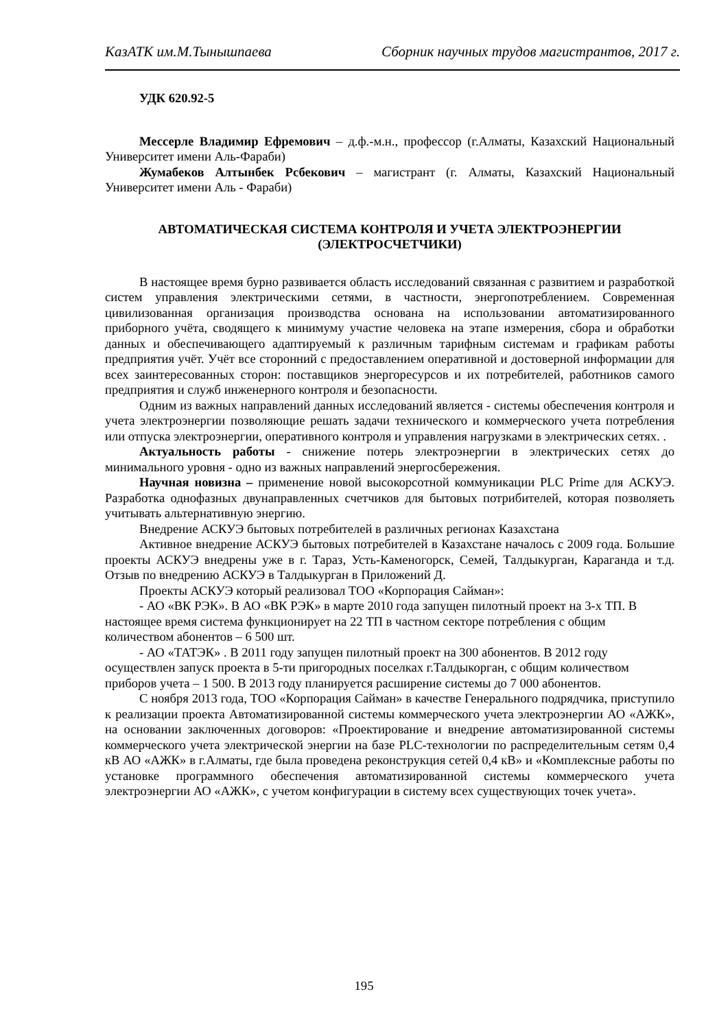КазАТК им.М.Тынышпаева Сборник научных трудов магистрантов, 2017 г.
УДК 620.92-5
Мессерле Владимир Ефремович – д.ф.-м.н., профессор (г.Алматы, Казахский Национальный Университет имени Аль-Фараби)
Жумабеков Алтынбек Рсбекович – магистрант (г. Алматы, Казахский Национальный Университет имени Аль - Фараби)
АВТОМАТИЧЕСКАЯ СИСТЕМА КОНТРОЛЯ И УЧЕТА ЭЛЕКТРОЭНЕРГИИ
(ЭЛЕКТРОСЧЕТЧИКИ)
В настоящее время бурно развивается область исследований связанная с развитием и разработкой систем управления электрическими сетями, в частности, энергопотреблением. Современная цивилизованная организация производства основана на использовании автоматизированного приборного учёта, сводящего к минимуму участие человека на этапе измерения, сбора и обработки данных и обеспечивающего адаптируемый к различным тарифным системам и графикам работы предприятия учёт. Учёт все сторонний с предоставлением оперативной и достоверной информации для всех заинтересованных сторон: поставщиков энергоресурсов и их потребителей, работников самого предприятия и служб инженерного контроля и безопасности.
Одним из важных направлений данных исследований является - системы обеспечения контроля и учета электроэнергии позволяющие решать задачи технического и коммерческого учета потребления или отпуска электроэнергии, оперативного контроля и управления нагрузками в электрических сетях. .
Актуальность работы - снижение потерь электроэнергии в электрических сетях до минимального уровня - одно из важных направлений энергосбережения.
Научная новизна – применение новой высокорсотной коммуникации PLC Prime для АСКУЭ. Разработка однофазных двунаправленных счетчиков для бытовых потрибителей, которая позволяеть учитывать альтернативную энергию.
Внедрение АСКУЭ бытовых потребителей в различных регионах Казахстана
Активное внедрение АСКУЭ бытовых потребителей в Казахстане началось с 2009 года. Большие проекты АСКУЭ внедрены уже в г. Тараз, Усть-Каменогорск, Семей, Талдыкурган, Караганда и т.д. Отзыв по внедрению АСКУЭ в Талдыкурган в Приложений Д.
Проекты АСКУЭ который реализовал ТОО «Корпорация Сайман»:
- АО «ВК РЭК». В АО «ВК РЭК» в марте 2010 года запущен пилотный проект на 3-х ТП. В настоящее время система функционирует на 22 ТП в частном секторе потребления с общим количеством абонентов – 6 500 шт.
- АО «ТАТЭК» . В 2011 году запущен пилотный проект на 300 абонентов. В 2012 году осуществлен запуск проекта в 5-ти пригородных поселках г.Талдыкорган, с общим количеством приборов учета – 1 500. В 2013 году планируется расширение системы до 7 000 абонентов.
С ноября 2013 года, ТОО «Корпорация Сайман» в качестве Генерального подрядчика, приступило к реализации проекта Автоматизированной системы коммерческого учета электроэнергии АО «АЖК», на основании заключенных договоров: «Проектирование и внедрение автоматизированной системы коммерческого учета электрической энергии на базе PLC-технологии по распределительным сетям 0,4 кВ АО «АЖК» в г.Алматы, где была проведена реконструкция сетей 0,4 кВ» и «Комплексные работы по установке программного обеспечения автоматизированной системы коммерческого учета электроэнергии АО «АЖК», с учетом конфигурации в систему всех существующих точек учета».
195